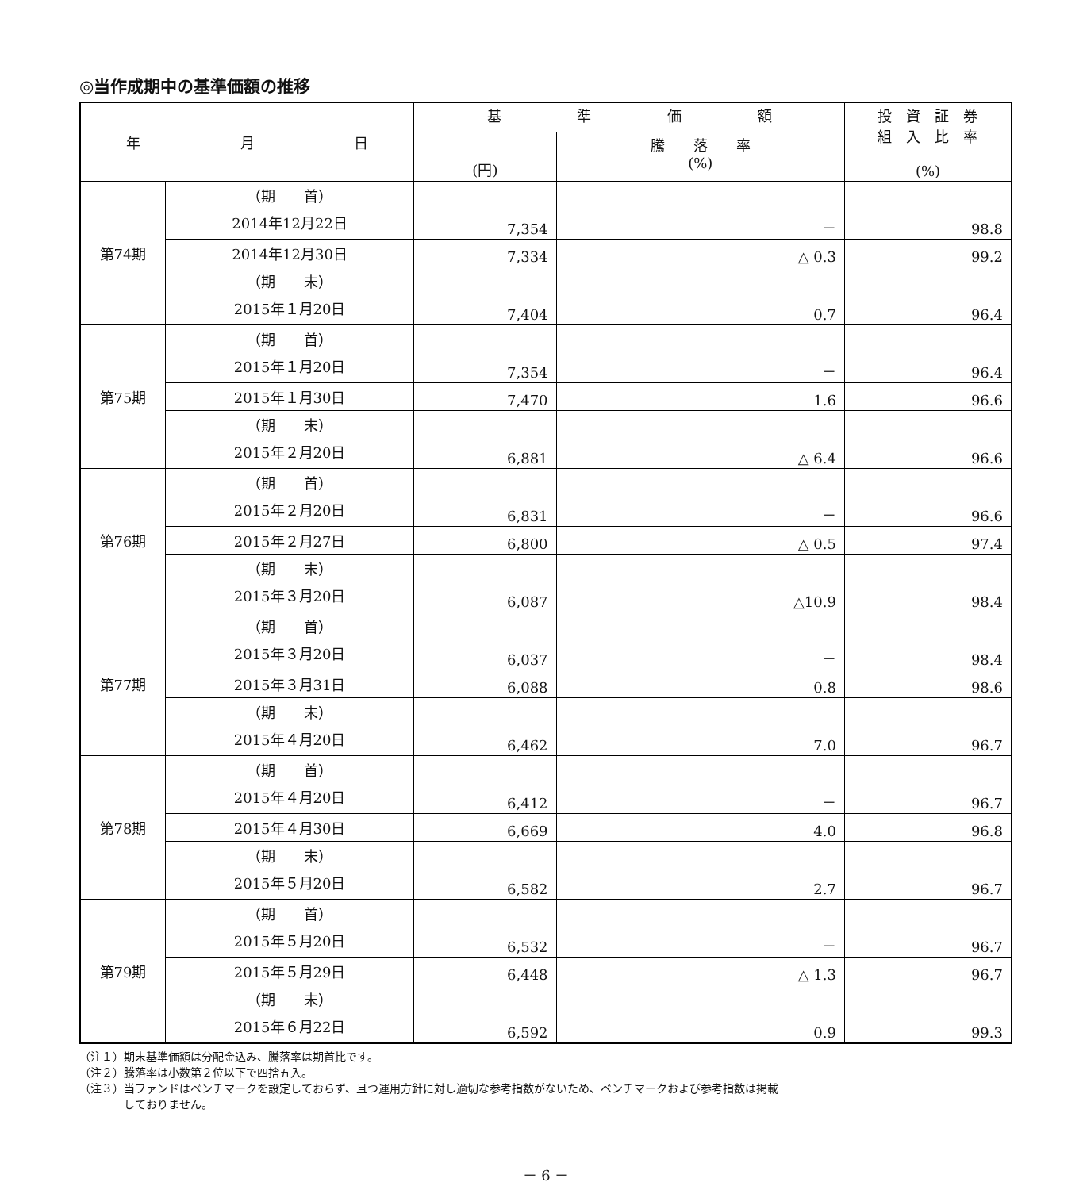◎当作成期中の基準価額の推移
| 年 月 日 | | 基 準 価 額 | | 投 資 証 券 組 入 比 率 (%) |
| --- | --- | --- | --- | --- |
| | | (円) | 騰 落 率 (%) | |
| 第74期 | （期 首） 2014年12月22日 | 7,354 | － | 98.8 |
| | 2014年12月30日 | 7,334 | △ 0.3 | 99.2 |
| | （期 末） 2015年１月20日 | 7,404 | 0.7 | 96.4 |
| 第75期 | （期 首） 2015年１月20日 | 7,354 | － | 96.4 |
| | 2015年１月30日 | 7,470 | 1.6 | 96.6 |
| | （期 末） 2015年２月20日 | 6,881 | △ 6.4 | 96.6 |
| 第76期 | （期 首） 2015年２月20日 | 6,831 | － | 96.6 |
| | 2015年２月27日 | 6,800 | △ 0.5 | 97.4 |
| | （期 末） 2015年３月20日 | 6,087 | △10.9 | 98.4 |
| 第77期 | （期 首） 2015年３月20日 | 6,037 | － | 98.4 |
| | 2015年３月31日 | 6,088 | 0.8 | 98.6 |
| | （期 末） 2015年４月20日 | 6,462 | 7.0 | 96.7 |
| 第78期 | （期 首） 2015年４月20日 | 6,412 | － | 96.7 |
| | 2015年４月30日 | 6,669 | 4.0 | 96.8 |
| | （期 末） 2015年５月20日 | 6,582 | 2.7 | 96.7 |
| 第79期 | （期 首） 2015年５月20日 | 6,532 | － | 96.7 |
| | 2015年５月29日 | 6,448 | △ 1.3 | 96.7 |
| | （期 末） 2015年６月22日 | 6,592 | 0.9 | 99.3 |
（注１）期末基準価額は分配金込み、騰落率は期首比です。
（注２）騰落率は小数第２位以下で四捨五入。
（注３）当ファンドはベンチマークを設定しておらず、且つ運用方針に対し適切な参考指数がないため、ベンチマークおよび参考指数は掲載
　　　　しておりません。
－ 6 －